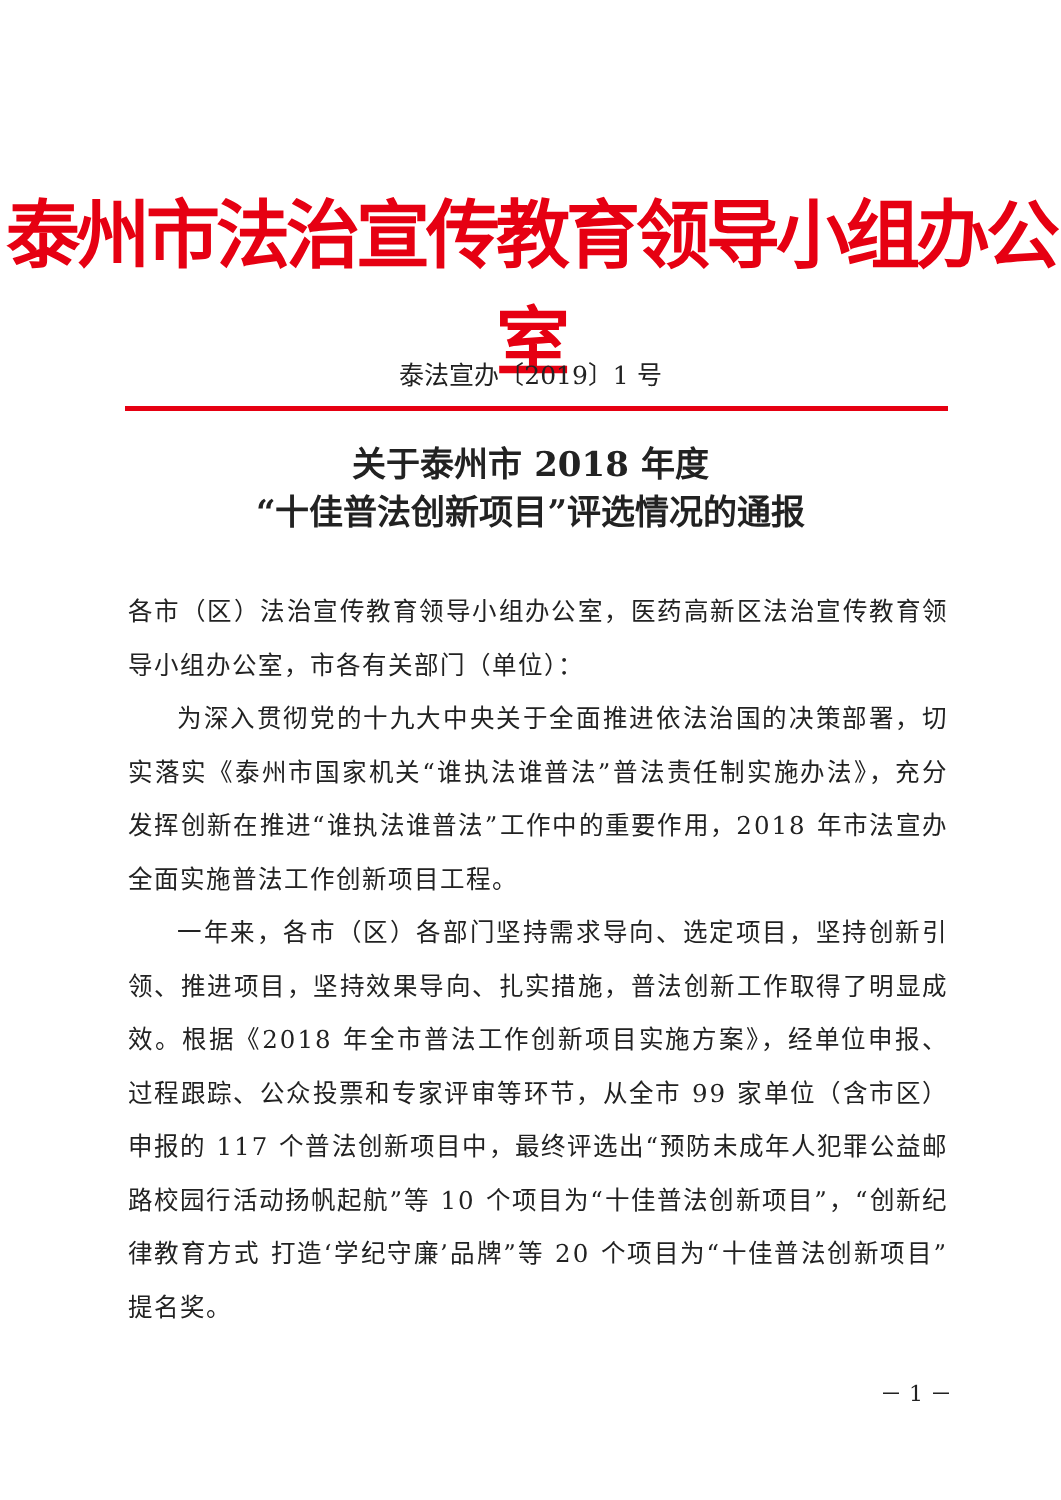泰州市法治宣传教育领导小组办公室
泰法宣办〔2019〕1 号
关于泰州市 2018 年度
“十佳普法创新项目”评选情况的通报
各市（区）法治宣传教育领导小组办公室，医药高新区法治宣传教育领导小组办公室，市各有关部门（单位）：
为深入贯彻党的十九大中央关于全面推进依法治国的决策部署，切实落实《泰州市国家机关“谁执法谁普法”普法责任制实施办法》，充分发挥创新在推进“谁执法谁普法”工作中的重要作用，2018 年市法宣办全面实施普法工作创新项目工程。
一年来，各市（区）各部门坚持需求导向、选定项目，坚持创新引领、推进项目，坚持效果导向、扎实措施，普法创新工作取得了明显成效。根据《2018 年全市普法工作创新项目实施方案》，经单位申报、过程跟踪、公众投票和专家评审等环节，从全市 99 家单位（含市区）申报的 117 个普法创新项目中，最终评选出“预防未成年人犯罪公益邮路校园行活动扬帆起航”等 10 个项目为“十佳普法创新项目”，“创新纪律教育方式 打造‘学纪守廉’品牌”等 20 个项目为“十佳普法创新项目”提名奖。
－ 1 －